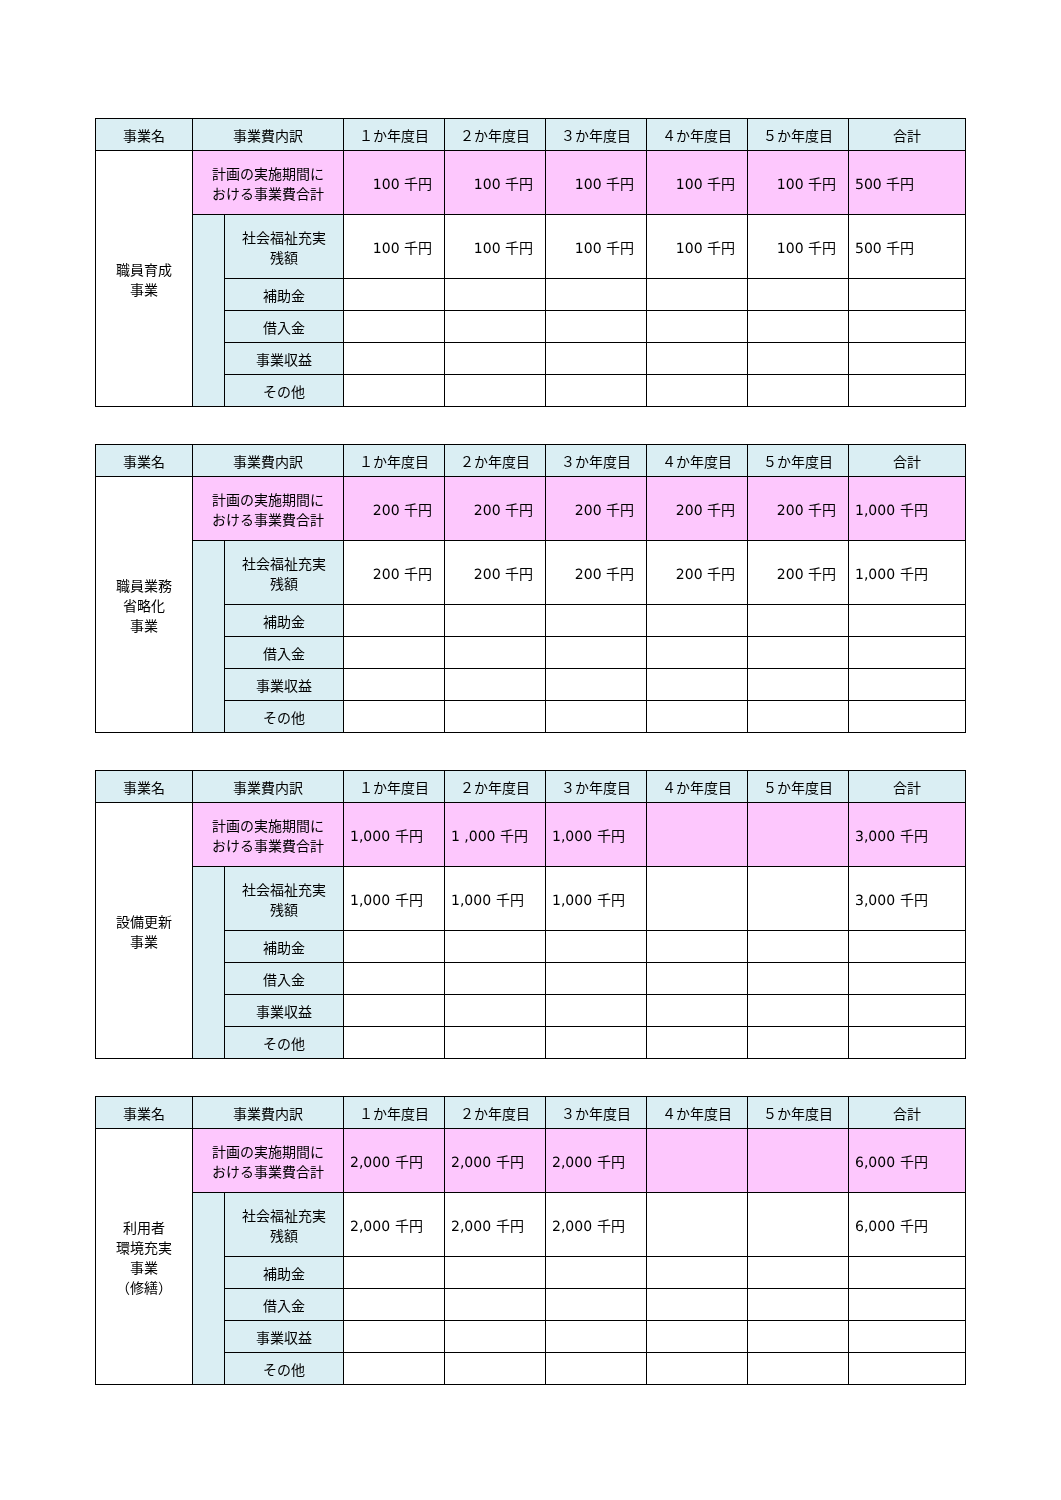| 事業名 | 事業費内訳 | | １か年度目 | ２か年度目 | ３か年度目 | ４か年度目 | ５か年度目 | 合計 |
| --- | --- | --- | --- | --- | --- | --- | --- | --- |
| 職員育成 事業 | 計画の実施期間に おける事業費合計 | | 100 千円 | 100 千円 | 100 千円 | 100 千円 | 100 千円 | 500 千円 |
| | | 社会福祉充実 残額 | 100 千円 | 100 千円 | 100 千円 | 100 千円 | 100 千円 | 500 千円 |
| | | 補助金 | | | | | | |
| | | 借入金 | | | | | | |
| | | 事業収益 | | | | | | |
| | | その他 | | | | | | |
| 事業名 | 事業費内訳 | | １か年度目 | ２か年度目 | ３か年度目 | ４か年度目 | ５か年度目 | 合計 |
| --- | --- | --- | --- | --- | --- | --- | --- | --- |
| 職員業務 省略化 事業 | 計画の実施期間に おける事業費合計 | | 200 千円 | 200 千円 | 200 千円 | 200 千円 | 200 千円 | 1,000 千円 |
| | | 社会福祉充実 残額 | 200 千円 | 200 千円 | 200 千円 | 200 千円 | 200 千円 | 1,000 千円 |
| | | 補助金 | | | | | | |
| | | 借入金 | | | | | | |
| | | 事業収益 | | | | | | |
| | | その他 | | | | | | |
| 事業名 | 事業費内訳 | | １か年度目 | ２か年度目 | ３か年度目 | ４か年度目 | ５か年度目 | 合計 |
| --- | --- | --- | --- | --- | --- | --- | --- | --- |
| 設備更新 事業 | 計画の実施期間に おける事業費合計 | | 1,000 千円 | 1 ,000 千円 | 1,000 千円 | | | 3,000 千円 |
| | | 社会福祉充実 残額 | 1,000 千円 | 1,000 千円 | 1,000 千円 | | | 3,000 千円 |
| | | 補助金 | | | | | | |
| | | 借入金 | | | | | | |
| | | 事業収益 | | | | | | |
| | | その他 | | | | | | |
| 事業名 | 事業費内訳 | | １か年度目 | ２か年度目 | ３か年度目 | ４か年度目 | ５か年度目 | 合計 |
| --- | --- | --- | --- | --- | --- | --- | --- | --- |
| 利用者 環境充実 事業 （修繕） | 計画の実施期間に おける事業費合計 | | 2,000 千円 | 2,000 千円 | 2,000 千円 | | | 6,000 千円 |
| | | 社会福祉充実 残額 | 2,000 千円 | 2,000 千円 | 2,000 千円 | | | 6,000 千円 |
| | | 補助金 | | | | | | |
| | | 借入金 | | | | | | |
| | | 事業収益 | | | | | | |
| | | その他 | | | | | | |